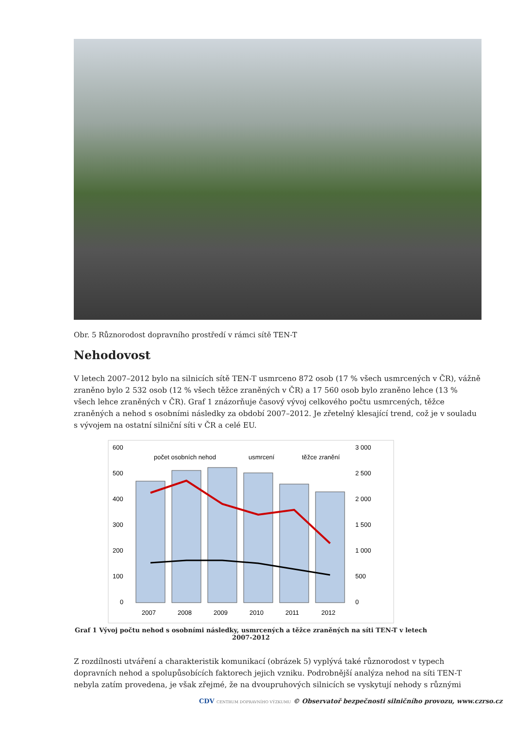Obr. 5 Různorodost dopravního prostředí v rámci sítě TEN-T
Nehodovost
V letech 2007–2012 bylo na silnicích sítě TEN-T usmrceno 872 osob (17 % všech usmrcených v ČR), vážně zraněno bylo 2 532 osob (12 % všech těžce zraněných v ČR) a 17 560 osob bylo zraněno lehce (13 % všech lehce zraněných v ČR). Graf 1 znázorňuje časový vývoj celkového počtu usmrcených, těžce zraněných a nehod s osobními následky za období 2007–2012. Je zřetelný klesající trend, což je v souladu s vývojem na ostatní silniční síti v ČR a celé EU.
600
500
400
300
200
100
0
3 000
2 500
2 000
1 500
1 000
500
0
2007
2008
2009
2010
2011
2012
počet osobních nehod
usmrcení
těžce zranění
Graf 1 Vývoj počtu nehod s osobními následky, usmrcených a těžce zraněných na síti TEN-T v letech 2007-2012
Z rozdílnosti utváření a charakteristik komunikací (obrázek 5) vyplývá také různorodost v typech dopravních nehod a spolupůsobících faktorech jejich vzniku. Podrobnější analýza nehod na síti TEN-T nebyla zatím provedena, je však zřejmé, že na dvoupruhových silnicích se vyskytují nehody s různými
CDV CENTRUM DOPRAVNÍHO VÝZKUMU © Observatoř bezpečnosti silničního provozu, www.czrso.cz